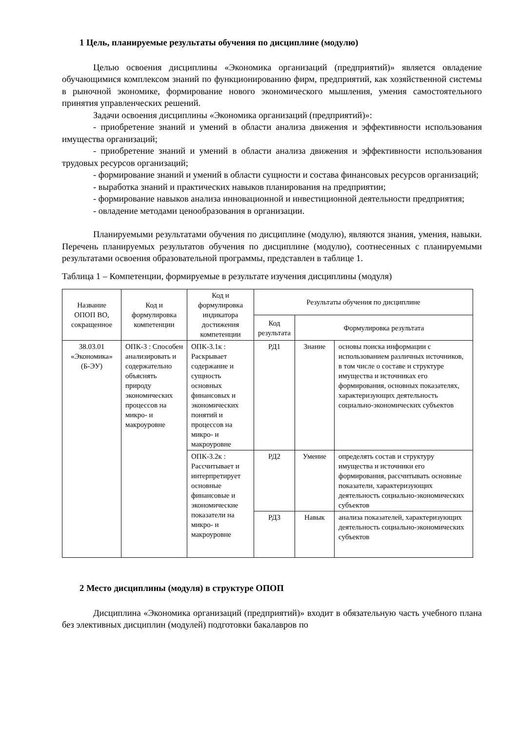1 Цель, планируемые результаты обучения по дисциплине (модулю)
Целью освоения дисциплины «Экономика организаций (предприятий)» является овладение обучающимися комплексом знаний по функционированию фирм, предприятий, как хозяйственной системы в рыночной экономике, формирование нового экономического мышления, умения самостоятельного принятия управленческих решений.
Задачи освоения дисциплины «Экономика организаций (предприятий)»:
- приобретение знаний и умений в области анализа движения и эффективности использования имущества организаций;
- приобретение знаний и умений в области анализа движения и эффективности использования трудовых ресурсов организаций;
- формирование знаний и умений в области сущности и состава финансовых ресурсов организаций;
- выработка знаний и практических навыков планирования на предприятии;
- формирование навыков анализа инновационной и инвестиционной деятельности предприятия;
- овладение методами ценообразования в организации.
Планируемыми результатами обучения по дисциплине (модулю), являются знания, умения, навыки. Перечень планируемых результатов обучения по дисциплине (модулю), соотнесенных с планируемыми результатами освоения образовательной программы, представлен в таблице 1.
Таблица 1 – Компетенции, формируемые в результате изучения дисциплины (модуля)
| Название ОПОП ВО, сокращенное | Код и формулировка компетенции | Код и формулировка индикатора достижения компетенции | Результаты обучения по дисциплине | | |
| --- | --- | --- | --- | --- | --- |
| | | | Код результата | Формулировка результата | |
| 38.03.01 «Экономика» (Б-ЭУ) | ОПК-3 : Способен анализировать и содержательно объяснять природу экономических процессов на микро- и макроуровне | ОПК-3.1к : Раскрывает содержание и сущность основных финансовых и экономических понятий и процессов на микро- и макроуровне | РД1 | Знание | основы поиска информации с использованием различных источников, в том числе о составе и структуре имущества и источниках его формирования, основных показателях, характеризующих деятельность социально-экономических субъектов |
| | | ОПК-3.2к : Рассчитывает и интерпретирует основные финансовые и экономические показатели на микро- и макроуровне | РД2 | Умение | определять состав и структуру имущества и источники его формирования, рассчитывать основные показатели, характеризующих деятельность социально-экономических субъектов |
| | | | РД3 | Навык | анализа показателей, характеризующих деятельность социально-экономических субъектов |
2 Место дисциплины (модуля) в структуре ОПОП
Дисциплина «Экономика организаций (предприятий)» входит в обязательную часть учебного плана без элективных дисциплин (модулей) подготовки бакалавров по